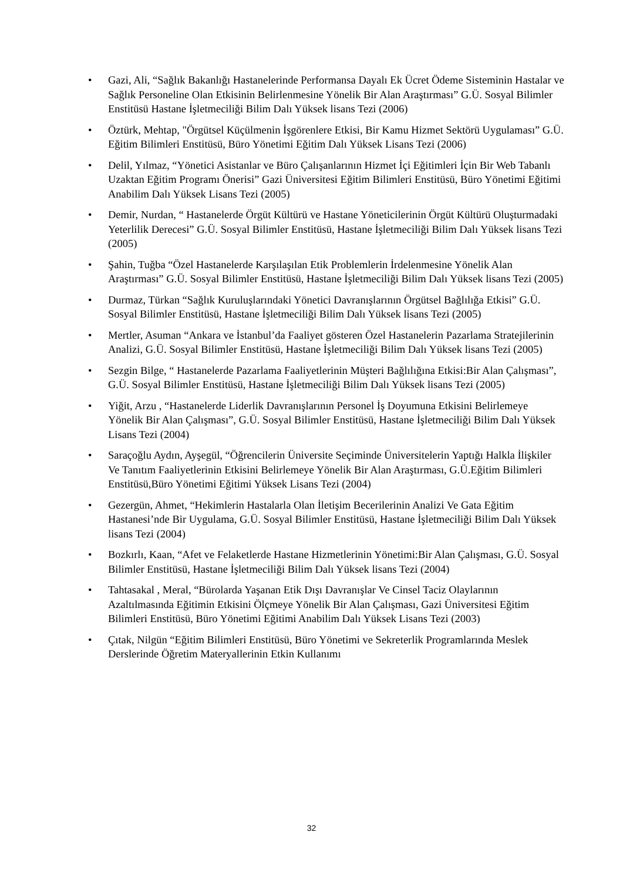• Gazi, Ali, “Sağlık Bakanlığı Hastanelerinde Performansa Dayalı Ek Ücret Ödeme Sisteminin Hastalar ve Sağlık Personeline Olan Etkisinin Belirlenmesine Yönelik Bir Alan Araştırması” G.Ü. Sosyal Bilimler Enstitüsü Hastane İşletmeciliği Bilim Dalı Yüksek lisans Tezi (2006)
• Öztürk, Mehtap, "Örgütsel Küçülmenin İşgörenlere Etkisi, Bir Kamu Hizmet Sektörü Uygulaması” G.Ü. Eğitim Bilimleri Enstitüsü, Büro Yönetimi Eğitim Dalı Yüksek Lisans Tezi (2006)
• Delil, Yılmaz, “Yönetici Asistanlar ve Büro Çalışanlarının Hizmet İçi Eğitimleri İçin Bir Web Tabanlı Uzaktan Eğitim Programı Önerisi” Gazi Üniversitesi Eğitim Bilimleri Enstitüsü, Büro Yönetimi Eğitimi Anabilim Dalı Yüksek Lisans Tezi (2005)
• Demir, Nurdan, “ Hastanelerde Örgüt Kültürü ve Hastane Yöneticilerinin Örgüt Kültürü Oluşturmadaki Yeterlilik Derecesi” G.Ü. Sosyal Bilimler Enstitüsü, Hastane İşletmeciliği Bilim Dalı Yüksek lisans Tezi (2005)
• Şahin, Tuğba “Özel Hastanelerde Karşılaşılan Etik Problemlerin İrdelenmesine Yönelik Alan Araştırması” G.Ü. Sosyal Bilimler Enstitüsü, Hastane İşletmeciliği Bilim Dalı Yüksek lisans Tezi (2005)
• Durmaz, Türkan “Sağlık Kuruluşlarındaki Yönetici Davranışlarının Örgütsel Bağlılığa Etkisi” G.Ü. Sosyal Bilimler Enstitüsü, Hastane İşletmeciliği Bilim Dalı Yüksek lisans Tezi (2005)
• Mertler, Asuman “Ankara ve İstanbul’da Faaliyet gösteren Özel Hastanelerin Pazarlama Stratejilerinin Analizi, G.Ü. Sosyal Bilimler Enstitüsü, Hastane İşletmeciliği Bilim Dalı Yüksek lisans Tezi (2005)
• Sezgin Bilge, “ Hastanelerde Pazarlama Faaliyetlerinin Müşteri Bağlılığına Etkisi:Bir Alan Çalışması”, G.Ü. Sosyal Bilimler Enstitüsü, Hastane İşletmeciliği Bilim Dalı Yüksek lisans Tezi (2005)
• Yiğit, Arzu , “Hastanelerde Liderlik Davranışlarının Personel İş Doyumuna Etkisini Belirlemeye Yönelik Bir Alan Çalışması”, G.Ü. Sosyal Bilimler Enstitüsü, Hastane İşletmeciliği Bilim Dalı Yüksek Lisans Tezi (2004)
• Saraçoğlu Aydın, Ayşegül, “Öğrencilerin Üniversite Seçiminde Üniversitelerin Yaptığı Halkla İlişkiler Ve Tanıtım Faaliyetlerinin Etkisini Belirlemeye Yönelik Bir Alan Araştırması, G.Ü.Eğitim Bilimleri Enstitüsü,Büro Yönetimi Eğitimi Yüksek Lisans Tezi (2004)
• Gezergün, Ahmet, “Hekimlerin Hastalarla Olan İletişim Becerilerinin Analizi Ve Gata Eğitim Hastanesi’nde Bir Uygulama, G.Ü. Sosyal Bilimler Enstitüsü, Hastane İşletmeciliği Bilim Dalı Yüksek lisans Tezi (2004)
• Bozkırlı, Kaan, “Afet ve Felaketlerde Hastane Hizmetlerinin Yönetimi:Bir Alan Çalışması, G.Ü. Sosyal Bilimler Enstitüsü, Hastane İşletmeciliği Bilim Dalı Yüksek lisans Tezi (2004)
• Tahtasakal , Meral, “Bürolarda Yaşanan Etik Dışı Davranışlar Ve Cinsel Taciz Olaylarının Azaltılmasında Eğitimin Etkisini Ölçmeye Yönelik Bir Alan Çalışması, Gazi Üniversitesi Eğitim Bilimleri Enstitüsü, Büro Yönetimi Eğitimi Anabilim Dalı Yüksek Lisans Tezi (2003)
• Çıtak, Nilgün “Eğitim Bilimleri Enstitüsü, Büro Yönetimi ve Sekreterlik Programlarında Meslek Derslerinde Öğretim Materyallerinin Etkin Kullanımı
32